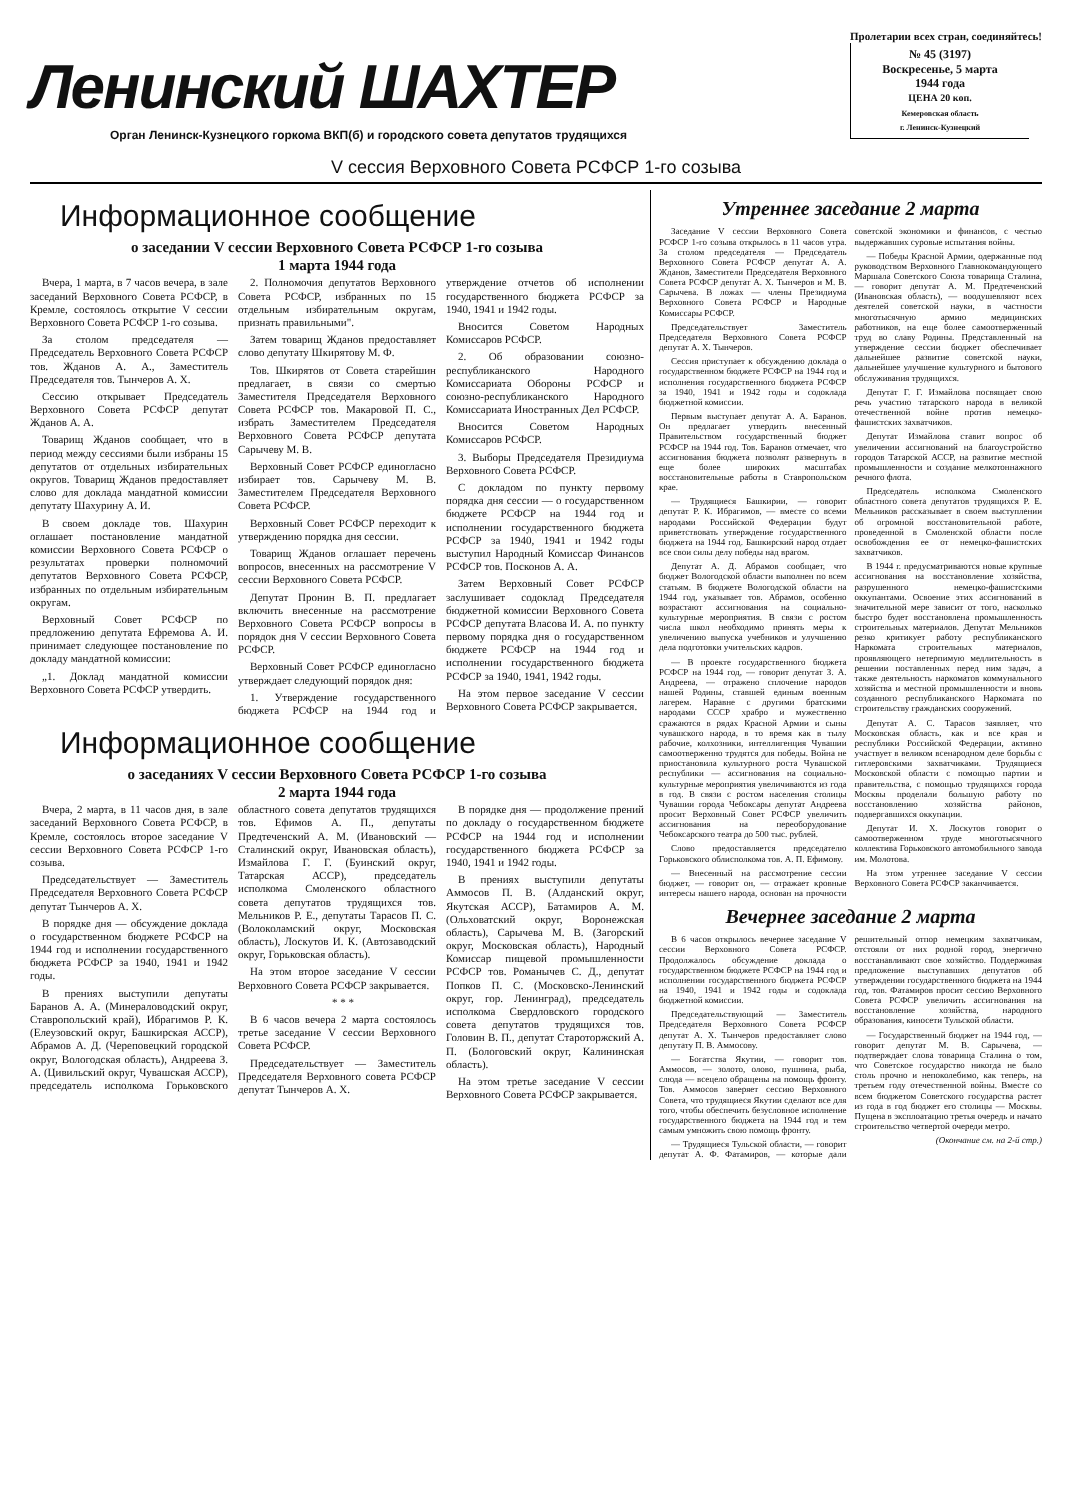Ленинский ШАХТЕР
Орган Ленинск-Кузнецкого горкома ВКП(б) и городского совета депутатов трудящихся
Пролетарии всех стран, соединяйтесь!
№ 45 (3197)
Воскресенье, 5 марта
1944 года
ЦЕНА 20 коп.
Кемеровская область
г. Ленинск-Кузнецкий
V сессия Верховного Совета РСФСР 1-го созыва
Информационное сообщение
о заседании V сессии Верховного Совета РСФСР 1-го созыва
1 марта 1944 года
Вчера, 1 марта, в 7 часов вечера, в зале заседаний Верховного Совета РСФСР, в Кремле, состоялось открытие V сессии Верховного Совета РСФСР 1-го созыва.
За столом председателя — Председатель Верховного Совета РСФСР тов. Жданов А. А., Заместитель Председателя тов. Тынчеров А. Х.
Сессию открывает Председатель Верховного Совета РСФСР депутат Жданов А. А.
Товарищ Жданов сообщает, что в период между сессиями были избраны 15 депутатов от отдельных избирательных округов. Товарищ Жданов предоставляет слово для доклада мандатной комиссии депутату Шахурину А. И.
В своем докладе тов. Шахурин оглашает постановление мандатной комиссии Верховного Совета РСФСР о результатах проверки полномочий депутатов Верховного Совета РСФСР, избранных по отдельным избирательным округам.
Верховный Совет РСФСР по предложению депутата Ефремова А. И. принимает следующее постановление по докладу мандатной комиссии:
„1. Доклад мандатной комиссии Верховного Совета РСФСР утвердить.
2. Полномочия депутатов Верховного Совета РСФСР, избранных по 15 отдельным избирательным округам, признать правильными".
Затем товарищ Жданов предоставляет слово депутату Шкирятову М. Ф.
Тов. Шкирятов от Совета старейшин предлагает, в связи со смертью Заместителя Председателя Верховного Совета РСФСР тов. Макаровой П. С., избрать Заместителем Председателя Верховного Совета РСФСР депутата Сарычеву М. В.
Верховный Совет РСФСР единогласно избирает тов. Сарычеву М. В. Заместителем Председателя Верховного Совета РСФСР.
Верховный Совет РСФСР переходит к утверждению порядка дня сессии.
Товарищ Жданов оглашает перечень вопросов, внесенных на рассмотрение V сессии Верховного Совета РСФСР.
Депутат Пронин В. П. предлагает включить внесенные на рассмотрение Верховного Совета РСФСР вопросы в порядок дня V сессии Верховного Совета РСФСР.
Верховный Совет РСФСР единогласно утверждает следующий порядок дня:
1. Утверждение государственного бюджета РСФСР на 1944 год и утверждение отчетов об исполнении государственного бюджета РСФСР за 1940, 1941 и 1942 годы.
Вносится Советом Народных Комиссаров РСФСР.
2. Об образовании союзно-республиканского Народного Комиссариата Обороны РСФСР и союзно-республиканского Народного Комиссариата Иностранных Дел РСФСР.
Вносится Советом Народных Комиссаров РСФСР.
3. Выборы Председателя Президиума Верховного Совета РСФСР.
С докладом по пункту первому порядка дня сессии — о государственном бюджете РСФСР на 1944 год и исполнении государственного бюджета РСФСР за 1940, 1941 и 1942 годы выступил Народный Комиссар Финансов РСФСР тов. Посконов А. А.
Затем Верховный Совет РСФСР заслушивает содоклад Председателя бюджетной комиссии Верховного Совета РСФСР депутата Власова И. А. по пункту первому порядка дня о государственном бюджете РСФСР на 1944 год и исполнении государственного бюджета РСФСР за 1940, 1941, 1942 годы.
На этом первое заседание V сессии Верховного Совета РСФСР закрывается.
Информационное сообщение
о заседаниях V сессии Верховного Совета РСФСР 1-го созыва
2 марта 1944 года
Вчера, 2 марта, в 11 часов дня, в зале заседаний Верховного Совета РСФСР, в Кремле, состоялось второе заседание V сессии Верховного Совета РСФСР 1-го созыва.
Председательствует — Заместитель Председателя Верховного Совета РСФСР депутат Тынчеров А. Х.
В порядке дня — обсуждение доклада о государственном бюджете РСФСР на 1944 год и исполнении государственного бюджета РСФСР за 1940, 1941 и 1942 годы.
В прениях выступили депутаты Баранов А. А. (Минераловодский округ, Ставропольский край), Ибрагимов Р. К. (Елеузовский округ, Башкирская АССР), Абрамов А. Д. (Череповецкий городской округ, Вологодская область), Андреева З. А. (Цивильский округ, Чувашская АССР), председатель исполкома Горьковского областного совета депутатов трудящихся тов. Ефимов А. П., депутаты Предтеченский А. М. (Ивановский — Сталинский округ, Ивановская область), Измайлова Г. Г. (Буинский округ, Татарская АССР), председатель исполкома Смоленского областного совета депутатов трудящихся тов. Мельников Р. Е., депутаты Тарасов П. С. (Волоколамский округ, Московская область), Лоскутов И. К. (Автозаводский округ, Горьковская область).
На этом второе заседание V сессии Верховного Совета РСФСР закрывается.
* * *
В 6 часов вечера 2 марта состоялось третье заседание V сессии Верховного Совета РСФСР.
Председательствует — Заместитель Председателя Верховного совета РСФСР депутат Тынчеров А. Х.
В порядке дня — продолжение прений по докладу о государственном бюджете РСФСР на 1944 год и исполнении государственного бюджета РСФСР за 1940, 1941 и 1942 годы.
В прениях выступили депутаты Аммосов П. В. (Алданский округ, Якутская АССР), Батамиров А. М. (Ольховатский округ, Воронежская область), Сарычева М. В. (Загорский округ, Московская область), Народный Комиссар пищевой промышленности РСФСР тов. Романычев С. Д., депутат Попков П. С. (Московско-Ленинский округ, гор. Ленинград), председатель исполкома Свердловского городского совета депутатов трудящихся тов. Головин В. П., депутат Староторжский А. П. (Бологовский округ, Калининская область).
На этом третье заседание V сессии Верховного Совета РСФСР закрывается.
Утреннее заседание 2 марта
Заседание V сессии Верховного Совета РСФСР 1-го созыва открылось в 11 часов утра. За столом председателя — Председатель Верховного Совета РСФСР депутат А. А. Жданов, Заместители Председателя Верховного Совета РСФСР депутат А. Х. Тынчеров и М. В. Сарычева. В ложах — члены Президиума Верховного Совета РСФСР и Народные Комиссары РСФСР.
Председательствует Заместитель Председателя Верховного Совета РСФСР депутат А. Х. Тынчеров.
Сессия приступает к обсуждению доклада о государственном бюджете РСФСР на 1944 год и исполнения государственного бюджета РСФСР за 1940, 1941 и 1942 годы и содоклада бюджетной комиссии.
Первым выступает депутат А. А. Баранов. Он предлагает утвердить внесенный Правительством государственный бюджет РСФСР на 1944 год. Тов. Баранов отмечает, что ассигнования бюджета позволят развернуть в еще более широких масштабах восстановительные работы в Ставропольском крае.
— Трудящиеся Башкирии, — говорит депутат Р. К. Ибрагимов, — вместе со всеми народами Российской Федерации будут приветствовать утверждение государственного бюджета на 1944 год. Башкирский народ отдает все свои силы делу победы над врагом.
Депутат А. Д. Абрамов сообщает, что бюджет Вологодской области выполнен по всем статьям. В бюджете Вологодской области на 1944 год, указывает тов. Абрамов, особенно возрастают ассигнования на социально-культурные мероприятия. В связи с ростом числа школ необходимо принять меры к увеличению выпуска учебников и улучшению дела подготовки учительских кадров.
— В проекте государственного бюджета РСФСР на 1944 год, — говорит депутат З. А. Андреева, — отражено сплочение народов нашей Родины, ставшей единым военным лагерем. Наравне с другими братскими народами СССР храбро и мужественно сражаются в рядах Красной Армии и сыны чувашского народа, в то время как в тылу рабочие, колхозники, интеллигенция Чувашии самоотверженно трудятся для победы. Война не приостановила культурного роста Чувашской республики — ассигнования на социально-культурные мероприятия увеличиваются из года в год. В связи с ростом населения столицы Чувашии города Чебоксары депутат Андреева просит Верховный Совет РСФСР увеличить ассигнования на переоборудование Чебоксарского театра до 500 тыс. рублей.
Слово предоставляется председателю Горьковского облисполкома тов. А. П. Ефимову.
— Внесенный на рассмотрение сессии бюджет, — говорит он, — отражает кровные интересы нашего народа, основан на прочности советской экономики и финансов, с честью выдержавших суровые испытания войны.
— Победы Красной Армии, одержанные под руководством Верховного Главнокомандующего Маршала Советского Союза товарища Сталина, — говорит депутат А. М. Предтеченский (Ивановская область), — воодушевляют всех деятелей советской науки, в частности многотысячную армию медицинских работников, на еще более самоотверженный труд во славу Родины. Представленный на утверждение сессии бюджет обеспечивает дальнейшее развитие советской науки, дальнейшее улучшение культурного и бытового обслуживания трудящихся.
Депутат Г. Г. Измайлова посвящает свою речь участию татарского народа в великой отечественной войне против немецко-фашистских захватчиков.
Депутат Измайлова ставит вопрос об увеличении ассигнований на благоустройство городов Татарской АССР, на развитие местной промышленности и создание мелкотоннажного речного флота.
Председатель исполкома Смоленского областного совета депутатов трудящихся Р. Е. Мельников рассказывает в своем выступлении об огромной восстановительной работе, проведенной в Смоленской области после освобождения ее от немецко-фашистских захватчиков.
В 1944 г. предусматриваются новые крупные ассигнования на восстановление хозяйства, разрушенного немецко-фашистскими оккупантами. Освоение этих ассигнований в значительной мере зависит от того, насколько быстро будет восстановлена промышленность строительных материалов. Депутат Мельников резко критикует работу республиканского Наркомата строительных материалов, проявляющего нетерпимую медлительность в решении поставленных перед ним задач, а также деятельность наркоматов коммунального хозяйства и местной промышленности и вновь созданного республиканского Наркомата по строительству гражданских сооружений.
Депутат А. С. Тарасов заявляет, что Московская область, как и все края и республики Российской Федерации, активно участвует в великом всенародном деле борьбы с гитлеровскими захватчиками. Трудящиеся Московской области с помощью партии и правительства, с помощью трудящихся города Москвы проделали большую работу по восстановлению хозяйства районов, подвергавшихся оккупации.
Депутат И. Х. Лоскутов говорит о самоотверженном труде многотысячного коллектива Горьковского автомобильного завода им. Молотова.
На этом утреннее заседание V сессии Верховного Совета РСФСР заканчивается.
Вечернее заседание 2 марта
В 6 часов открылось вечернее заседание V сессии Верховного Совета РСФСР. Продолжалось обсуждение доклада о государственном бюджете РСФСР на 1944 год и исполнении государственного бюджета РСФСР на 1940, 1941 и 1942 годы и содоклада бюджетной комиссии.
Председательствующий — Заместитель Председателя Верховного Совета РСФСР депутат А. Х. Тынчеров предоставляет слово депутату П. В. Аммосову.
— Богатства Якутии, — говорит тов. Аммосов, — золото, олово, пушнина, рыба, слюда — всецело обращены на помощь фронту. Тов. Аммосов заверяет сессию Верховного Совета, что трудящиеся Якутии сделают все для того, чтобы обеспечить безусловное исполнение государственного бюджета на 1944 год и тем самым умножить свою помощь фронту.
— Трудящиеся Тульской области, — говорит депутат А. Ф. Фатамиров, — которые дали решительный отпор немецким захватчикам, отстояли от них родной город, энергично восстанавливают свое хозяйство. Поддерживая предложение выступавших депутатов об утверждении государственного бюджета на 1944 год, тов. Фатамиров просит сессию Верховного Совета РСФСР увеличить ассигнования на восстановление хозяйства, народного образования, киносети Тульской области.
— Государственный бюджет на 1944 год, — говорит депутат М. В. Сарычева, — подтверждает слова товарища Сталина о том, что Советское государство никогда не было столь прочно и непоколебимо, как теперь, на третьем году отечественной войны. Вместе со всем бюджетом Советского государства растет из года в год бюджет его столицы — Москвы. Пущена в эксплоатацию третья очередь и начато строительство четвертой очереди метро.
(Окончание см. на 2-й стр.)